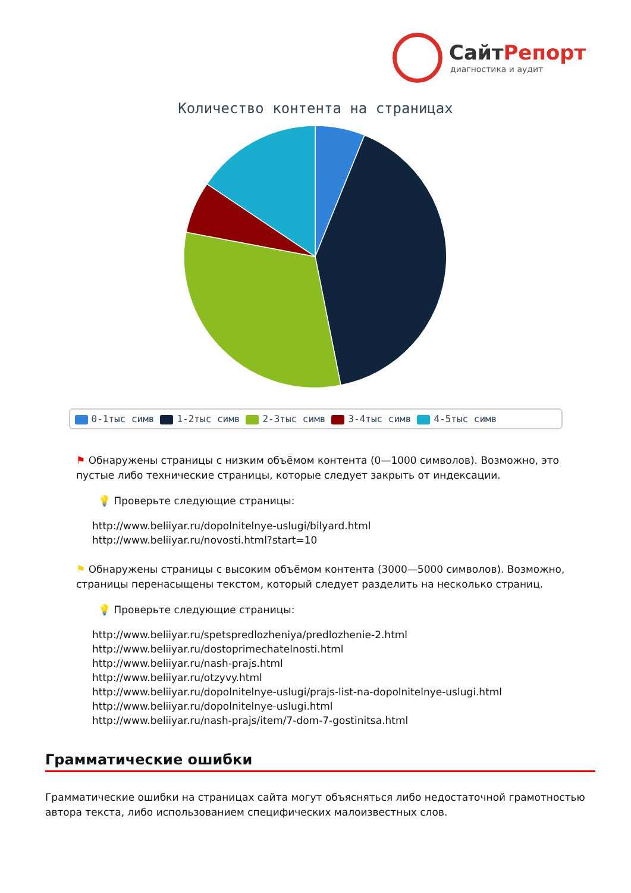СайтРепорт
диагностика и аудит
Количество контента на страницах
0-1тыс симв 1-2тыс симв 2-3тыс симв 3-4тыс симв 4-5тыс симв
⚑ Обнаружены страницы с низким объёмом контента (0—1000 символов). Возможно, это пустые либо технические страницы, которые следует закрыть от индексации.
💡 Проверьте следующие страницы:
http://www.beliiyar.ru/dopolnitelnye-uslugi/bilyard.html
http://www.beliiyar.ru/novosti.html?start=10
⚑ Обнаружены страницы с высоким объёмом контента (3000—5000 символов). Возможно, страницы перенасыщены текстом, который следует разделить на несколько страниц.
💡 Проверьте следующие страницы:
http://www.beliiyar.ru/spetspredlozheniya/predlozhenie-2.html
http://www.beliiyar.ru/dostoprimechatelnosti.html
http://www.beliiyar.ru/nash-prajs.html
http://www.beliiyar.ru/otzyvy.html
http://www.beliiyar.ru/dopolnitelnye-uslugi/prajs-list-na-dopolnitelnye-uslugi.html
http://www.beliiyar.ru/dopolnitelnye-uslugi.html
http://www.beliiyar.ru/nash-prajs/item/7-dom-7-gostinitsa.html
Грамматические ошибки
Грамматические ошибки на страницах сайта могут объясняться либо недостаточной грамотностью автора текста, либо использованием специфических малоизвестных слов.